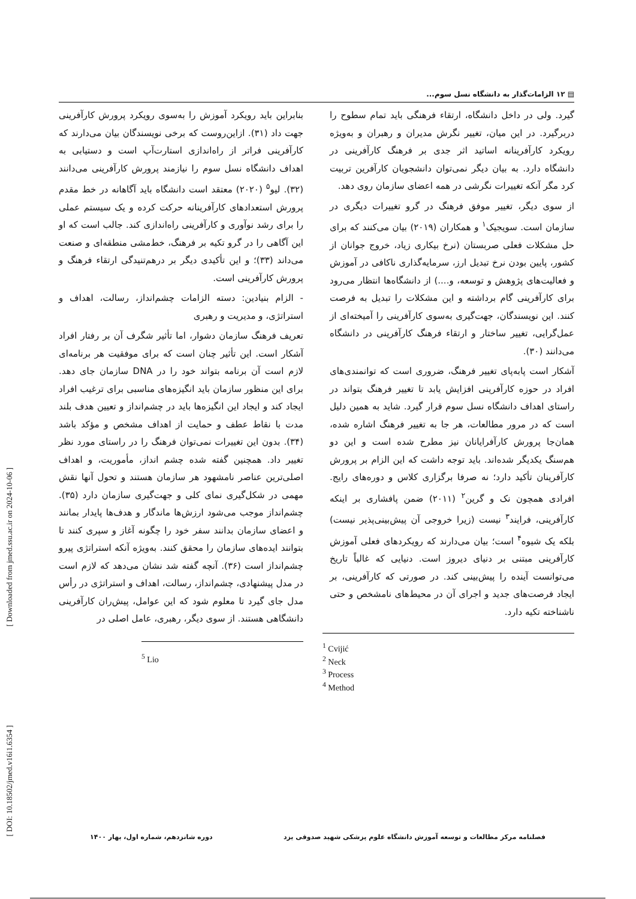[ Downloaded from jmed.ssu.ac.ir on 2024-10-06 ]
[ DOI: 10.18502/jmed.v16i1.6354 ]
▤ ۱۲ الزامات‌گذار به دانشگاه نسل سوم...
گیرد. ولی در داخل دانشگاه، ارتقاء فرهنگی باید تمام سطوح را دربرگیرد. در این میان، تغییر نگرش مدیران و رهبران و به‌ویژه رویکرد کارآفرینانه اساتید اثر جدی بر فرهنگ کارآفرینی در دانشگاه دارد. به بیان دیگر نمی‌توان دانشجویان کارآفرین تربیت کرد مگر آنکه تغییرات نگرشی در همه اعضای سازمان روی دهد.
از سوی دیگر، تغییر موفق فرهنگ در گرو تغییرات دیگری در سازمان است. سویجیک<sup>۱</sup> و همکاران (۲۰۱۹) بیان می‌کنند که برای حل مشکلات فعلی صربستان (نرخ بیکاری زیاد، خروج جوانان از کشور، پایین بودن نرخ تبدیل ارز، سرمایه‌گذاری ناکافی در آموزش و فعالیت‌های پژوهش و توسعه، و....) از دانشگاه‌ها انتظار می‌رود برای کارآفرینی گام برداشته و این مشکلات را تبدیل به فرصت کنند. این نویسندگان، جهت‌گیری به‌سوی کارآفرینی را آمیخته‌ای از عمل‌گرایی، تغییر ساختار و ارتقاء فرهنگ کارآفرینی در دانشگاه می‌دانند (۳۰).
آشکار است پابه‌پای تغییر فرهنگ، ضروری است که توانمندی‌های افراد در حوزه کارآفرینی افزایش یابد تا تغییر فرهنگ بتواند در راستای اهداف دانشگاه نسل سوم قرار گیرد. شاید به همین دلیل است که در مرور مطالعات، هر جا به تغییر فرهنگ اشاره شده، همان‌جا پرورش کارآفرایانان نیز مطرح شده است و این دو هم‌سنگ یکدیگر شده‌اند. باید توجه داشت که این الزام بر پرورش کارآفرینان تأکید دارد؛ نه صرفا برگزاری کلاس و دوره‌های رایج. افرادی همچون نک و گرین<sup>۲</sup> (۲۰۱۱) ضمن پافشاری بر اینکه کارآفرینی، فرایند<sup>۳</sup> نیست (زیرا خروجی آن پیش‌بینی‌پذیر نیست) بلکه یک شیوه<sup>۴</sup> است؛ بیان می‌دارند که رویکردهای فعلی آموزش کارآفرینی مبتنی بر دنیای دیروز است. دنیایی که غالباً تاریخ می‌توانست آینده را پیش‌بینی کند. در صورتی که کارآفرینی، بر ایجاد فرصت‌های جدید و اجرای آن در محیط‌های نامشخص و حتی ناشناخته تکیه دارد.
<sup>1</sup> Cvijić
<sup>2</sup> Neck
<sup>3</sup> Process
<sup>4</sup> Method
بنابراین باید رویکرد آموزش را به‌سوی رویکرد پرورش کارآفرینی جهت داد (۳۱). ازاین‌روست که برخی نویسندگان بیان می‌دارند که کارآفرینی فراتر از راه‌اندازی استارت‌آپ است و دستیابی به اهداف دانشگاه نسل سوم را نیازمند پرورش کارآفرینی می‌دانند (۳۲). لیو<sup>۵</sup> (۲۰۲۰) معتقد است دانشگاه باید آگاهانه در خط مقدم پرورش استعدادهای کارآفرینانه حرکت کرده و یک سیستم عملی را برای رشد نوآوری و کارآفرینی راه‌اندازی کند. جالب است که او این آگاهی را در گرو تکیه بر فرهنگ، خط‌مشی منطقه‌ای و صنعت می‌داند (۳۳)؛ و این تأکیدی دیگر بر درهم‌تنیدگی ارتقاء فرهنگ و پرورش کارآفرینی است.
- الزام بنیادین: دسته الزامات چشم‌انداز، رسالت، اهداف و استراتژی، و مدیریت و رهبری
تعریف فرهنگ سازمان دشوار، اما تأثیر شگرف آن بر رفتار افراد آشکار است. این تأثیر چنان است که برای موفقیت هر برنامه‌ای لازم است آن برنامه بتواند خود را در DNA سازمان جای دهد. برای این منظور سازمان باید انگیزه‌های مناسبی برای ترغیب افراد ایجاد کند و ایجاد این انگیزه‌ها باید در چشم‌انداز و تعیین هدف بلند مدت با نقاط عطف و حمایت از اهداف مشخص و مؤکد باشد (۳۴). بدون این تغییرات نمی‌توان فرهنگ را در راستای مورد نظر تغییر داد. همچنین گفته شده چشم انداز، مأموریت، و اهداف اصلی‌ترین عناصر نامشهود هر سازمان هستند و تحول آنها نقش مهمی در شکل‌گیری نمای کلی و جهت‌گیری سازمان دارد (۳۵). چشم‌انداز موجب می‌شود ارزش‌ها ماندگار و هدف‌ها پایدار بمانند و اعضای سازمان بدانند سفر خود را چگونه آغاز و سپری کنند تا بتوانند ایده‌های سازمان را محقق کنند. به‌ویژه آنکه استراتژی پیرو چشم‌انداز است (۳۶). آنچه گفته شد نشان می‌دهد که لازم است در مدل پیشنهادی، چشم‌انداز، رسالت، اهداف و استراتژی در رأس مدل جای گیرد تا معلوم شود که این عوامل، پیش‌ران کارآفرینی دانشگاهی هستند. از سوی دیگر، رهبری، عامل اصلی در
<sup>5</sup> Lio
فصلنامه مرکز مطالعات و توسعه آموزش دانشگاه علوم پزشکی شهید صدوقی یزد دوره شانزدهم، شماره اول، بهار ۱۴۰۰